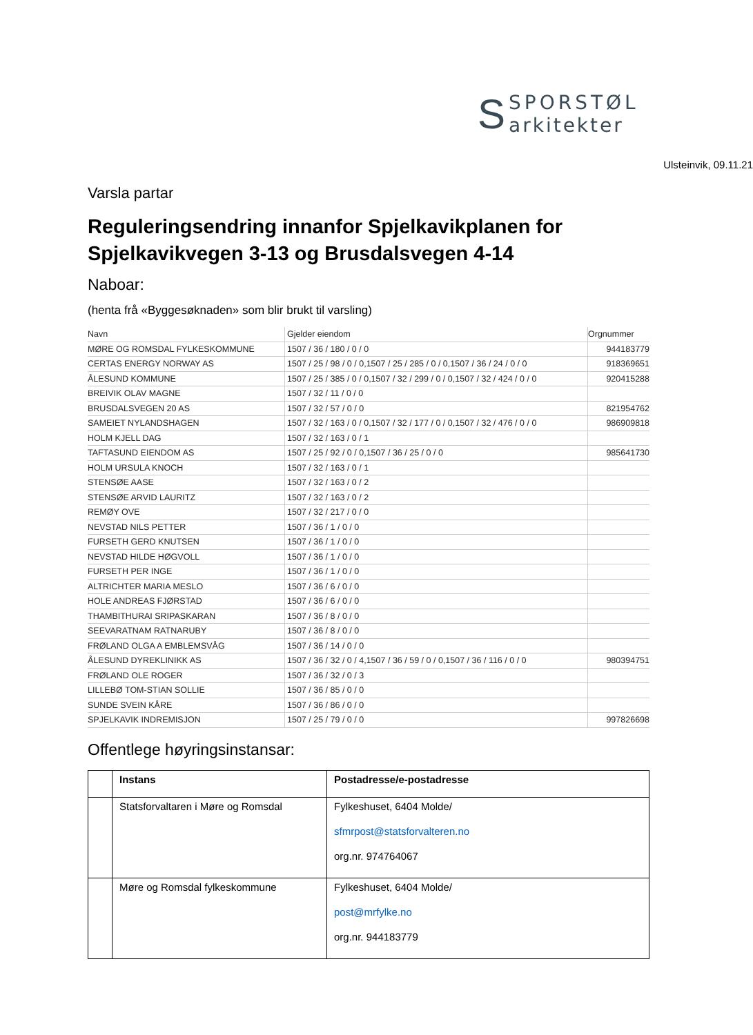S
SPORSTØL
arkitekter
Ulsteinvik, 09.11.21
Varsla partar
Reguleringsendring innanfor Spjelkavikplanen for Spjelkavikvegen 3-13 og Brusdalsvegen 4-14
Naboar:
(henta frå «Byggesøknaden» som blir brukt til varsling)
| Navn | Gjelder eiendom | Orgnummer |
| --- | --- | --- |
| MØRE OG ROMSDAL FYLKESKOMMUNE | 1507 / 36 / 180 / 0 / 0 | 944183779 |
| CERTAS ENERGY NORWAY AS | 1507 / 25 / 98 / 0 / 0,1507 / 25 / 285 / 0 / 0,1507 / 36 / 24 / 0 / 0 | 918369651 |
| ÅLESUND KOMMUNE | 1507 / 25 / 385 / 0 / 0,1507 / 32 / 299 / 0 / 0,1507 / 32 / 424 / 0 / 0 | 920415288 |
| BREIVIK OLAV MAGNE | 1507 / 32 / 11 / 0 / 0 | |
| BRUSDALSVEGEN 20 AS | 1507 / 32 / 57 / 0 / 0 | 821954762 |
| SAMEIET NYLANDSHAGEN | 1507 / 32 / 163 / 0 / 0,1507 / 32 / 177 / 0 / 0,1507 / 32 / 476 / 0 / 0 | 986909818 |
| HOLM KJELL DAG | 1507 / 32 / 163 / 0 / 1 | |
| TAFTASUND EIENDOM AS | 1507 / 25 / 92 / 0 / 0,1507 / 36 / 25 / 0 / 0 | 985641730 |
| HOLM URSULA KNOCH | 1507 / 32 / 163 / 0 / 1 | |
| STENSØE AASE | 1507 / 32 / 163 / 0 / 2 | |
| STENSØE ARVID LAURITZ | 1507 / 32 / 163 / 0 / 2 | |
| REMØY OVE | 1507 / 32 / 217 / 0 / 0 | |
| NEVSTAD NILS PETTER | 1507 / 36 / 1 / 0 / 0 | |
| FURSETH GERD KNUTSEN | 1507 / 36 / 1 / 0 / 0 | |
| NEVSTAD HILDE HØGVOLL | 1507 / 36 / 1 / 0 / 0 | |
| FURSETH PER INGE | 1507 / 36 / 1 / 0 / 0 | |
| ALTRICHTER MARIA MESLO | 1507 / 36 / 6 / 0 / 0 | |
| HOLE ANDREAS FJØRSTAD | 1507 / 36 / 6 / 0 / 0 | |
| THAMBITHURAI SRIPASKARAN | 1507 / 36 / 8 / 0 / 0 | |
| SEEVARATNAM RATNARUBY | 1507 / 36 / 8 / 0 / 0 | |
| FRØLAND OLGA A EMBLEMSVÅG | 1507 / 36 / 14 / 0 / 0 | |
| ÅLESUND DYREKLINIKK AS | 1507 / 36 / 32 / 0 / 4,1507 / 36 / 59 / 0 / 0,1507 / 36 / 116 / 0 / 0 | 980394751 |
| FRØLAND OLE ROGER | 1507 / 36 / 32 / 0 / 3 | |
| LILLEBØ TOM-STIAN SOLLIE | 1507 / 36 / 85 / 0 / 0 | |
| SUNDE SVEIN KÅRE | 1507 / 36 / 86 / 0 / 0 | |
| SPJELKAVIK INDREMISJON | 1507 / 25 / 79 / 0 / 0 | 997826698 |
Offentlege høyringsinstansar:
| | Instans | Postadresse/e-postadresse |
| --- | --- | --- |
| | Statsforvaltaren i Møre og Romsdal | Fylkeshuset, 6404 Molde/ sfmrpost@statsforvalteren.no org.nr. 974764067 |
| | Møre og Romsdal fylkeskommune | Fylkeshuset, 6404 Molde/ post@mrfylke.no org.nr. 944183779 |